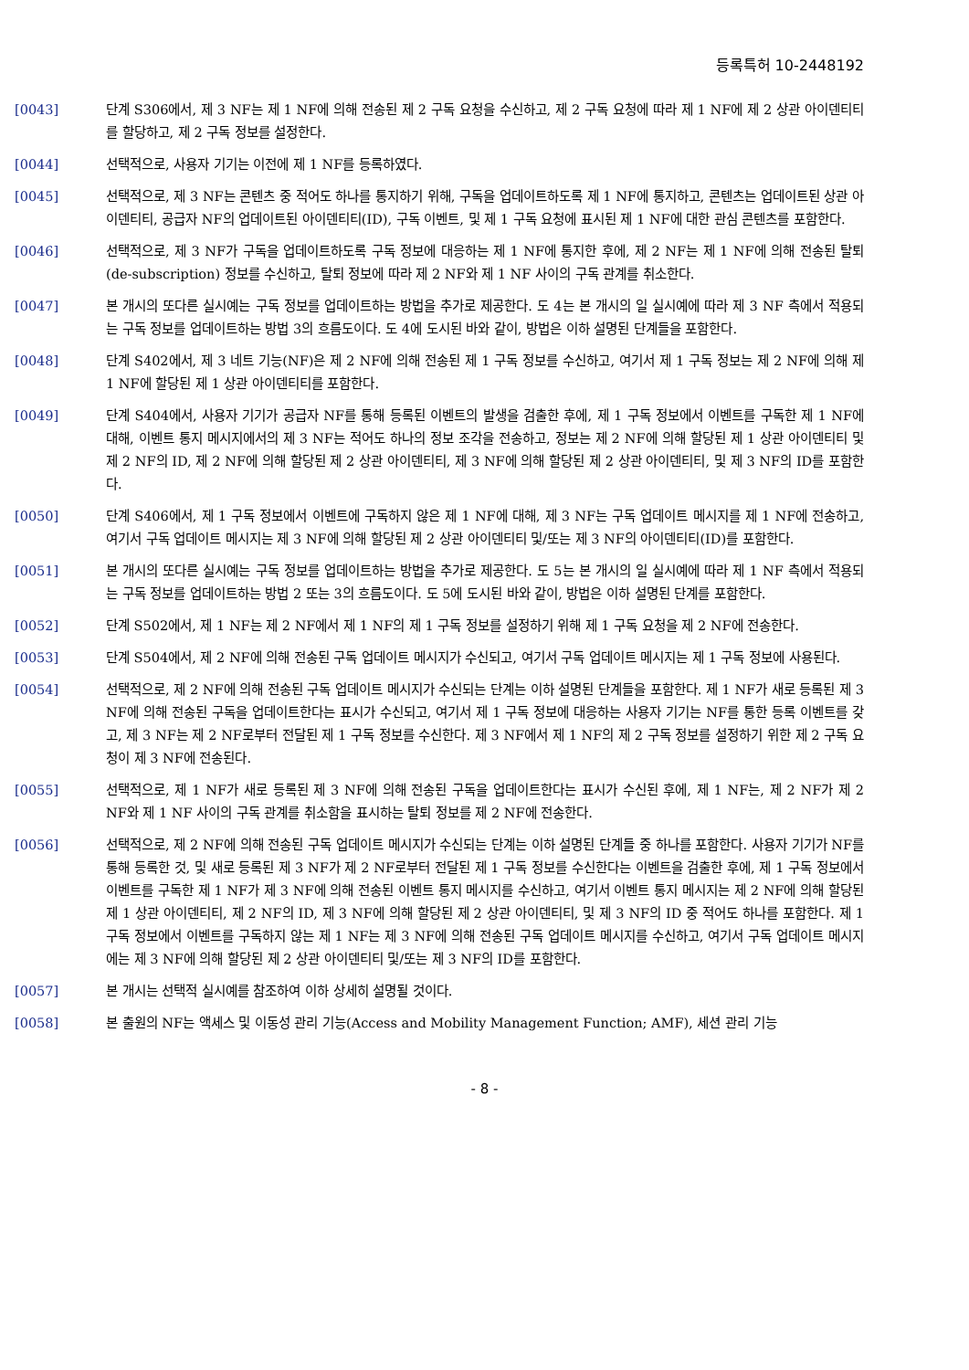등록특허 10-2448192
[0043] 단계 S306에서, 제 3 NF는 제 1 NF에 의해 전송된 제 2 구독 요청을 수신하고, 제 2 구독 요청에 따라 제 1 NF에 제 2 상관 아이덴티티를 할당하고, 제 2 구독 정보를 설정한다.
[0044] 선택적으로, 사용자 기기는 이전에 제 1 NF를 등록하였다.
[0045] 선택적으로, 제 3 NF는 콘텐츠 중 적어도 하나를 통지하기 위해, 구독을 업데이트하도록 제 1 NF에 통지하고, 콘텐츠는 업데이트된 상관 아이덴티티, 공급자 NF의 업데이트된 아이덴티티(ID), 구독 이벤트, 및 제 1 구독 요청에 표시된 제 1 NF에 대한 관심 콘텐츠를 포함한다.
[0046] 선택적으로, 제 3 NF가 구독을 업데이트하도록 구독 정보에 대응하는 제 1 NF에 통지한 후에, 제 2 NF는 제 1 NF에 의해 전송된 탈퇴(de-subscription) 정보를 수신하고, 탈퇴 정보에 따라 제 2 NF와 제 1 NF 사이의 구독 관계를 취소한다.
[0047] 본 개시의 또다른 실시예는 구독 정보를 업데이트하는 방법을 추가로 제공한다. 도 4는 본 개시의 일 실시예에 따라 제 3 NF 측에서 적용되는 구독 정보를 업데이트하는 방법 3의 흐름도이다. 도 4에 도시된 바와 같이, 방법은 이하 설명된 단계들을 포함한다.
[0048] 단계 S402에서, 제 3 네트 기능(NF)은 제 2 NF에 의해 전송된 제 1 구독 정보를 수신하고, 여기서 제 1 구독 정보는 제 2 NF에 의해 제 1 NF에 할당된 제 1 상관 아이덴티티를 포함한다.
[0049] 단계 S404에서, 사용자 기기가 공급자 NF를 통해 등록된 이벤트의 발생을 검출한 후에, 제 1 구독 정보에서 이벤트를 구독한 제 1 NF에 대해, 이벤트 통지 메시지에서의 제 3 NF는 적어도 하나의 정보 조각을 전송하고, 정보는 제 2 NF에 의해 할당된 제 1 상관 아이덴티티 및 제 2 NF의 ID, 제 2 NF에 의해 할당된 제 2 상관 아이덴티티, 제 3 NF에 의해 할당된 제 2 상관 아이덴티티, 및 제 3 NF의 ID를 포함한다.
[0050] 단계 S406에서, 제 1 구독 정보에서 이벤트에 구독하지 않은 제 1 NF에 대해, 제 3 NF는 구독 업데이트 메시지를 제 1 NF에 전송하고, 여기서 구독 업데이트 메시지는 제 3 NF에 의해 할당된 제 2 상관 아이덴티티 및/또는 제 3 NF의 아이덴티티(ID)를 포함한다.
[0051] 본 개시의 또다른 실시예는 구독 정보를 업데이트하는 방법을 추가로 제공한다. 도 5는 본 개시의 일 실시예에 따라 제 1 NF 측에서 적용되는 구독 정보를 업데이트하는 방법 2 또는 3의 흐름도이다. 도 5에 도시된 바와 같이, 방법은 이하 설명된 단계를 포함한다.
[0052] 단계 S502에서, 제 1 NF는 제 2 NF에서 제 1 NF의 제 1 구독 정보를 설정하기 위해 제 1 구독 요청을 제 2 NF에 전송한다.
[0053] 단계 S504에서, 제 2 NF에 의해 전송된 구독 업데이트 메시지가 수신되고, 여기서 구독 업데이트 메시지는 제 1 구독 정보에 사용된다.
[0054] 선택적으로, 제 2 NF에 의해 전송된 구독 업데이트 메시지가 수신되는 단계는 이하 설명된 단계들을 포함한다. 제 1 NF가 새로 등록된 제 3 NF에 의해 전송된 구독을 업데이트한다는 표시가 수신되고, 여기서 제 1 구독 정보에 대응하는 사용자 기기는 NF를 통한 등록 이벤트를 갖고, 제 3 NF는 제 2 NF로부터 전달된 제 1 구독 정보를 수신한다. 제 3 NF에서 제 1 NF의 제 2 구독 정보를 설정하기 위한 제 2 구독 요청이 제 3 NF에 전송된다.
[0055] 선택적으로, 제 1 NF가 새로 등록된 제 3 NF에 의해 전송된 구독을 업데이트한다는 표시가 수신된 후에, 제 1 NF는, 제 2 NF가 제 2 NF와 제 1 NF 사이의 구독 관계를 취소함을 표시하는 탈퇴 정보를 제 2 NF에 전송한다.
[0056] 선택적으로, 제 2 NF에 의해 전송된 구독 업데이트 메시지가 수신되는 단계는 이하 설명된 단계들 중 하나를 포함한다. 사용자 기기가 NF를 통해 등록한 것, 및 새로 등록된 제 3 NF가 제 2 NF로부터 전달된 제 1 구독 정보를 수신한다는 이벤트을 검출한 후에, 제 1 구독 정보에서 이벤트를 구독한 제 1 NF가 제 3 NF에 의해 전송된 이벤트 통지 메시지를 수신하고, 여기서 이벤트 통지 메시지는 제 2 NF에 의해 할당된 제 1 상관 아이덴티티, 제 2 NF의 ID, 제 3 NF에 의해 할당된 제 2 상관 아이덴티티, 및 제 3 NF의 ID 중 적어도 하나를 포함한다. 제 1 구독 정보에서 이벤트를 구독하지 않는 제 1 NF는 제 3 NF에 의해 전송된 구독 업데이트 메시지를 수신하고, 여기서 구독 업데이트 메시지에는 제 3 NF에 의해 할당된 제 2 상관 아이덴티티 및/또는 제 3 NF의 ID를 포함한다.
[0057] 본 개시는 선택적 실시예를 참조하여 이하 상세히 설명될 것이다.
[0058] 본 출원의 NF는 액세스 및 이동성 관리 기능(Access and Mobility Management Function; AMF), 세션 관리 기능
- 8 -